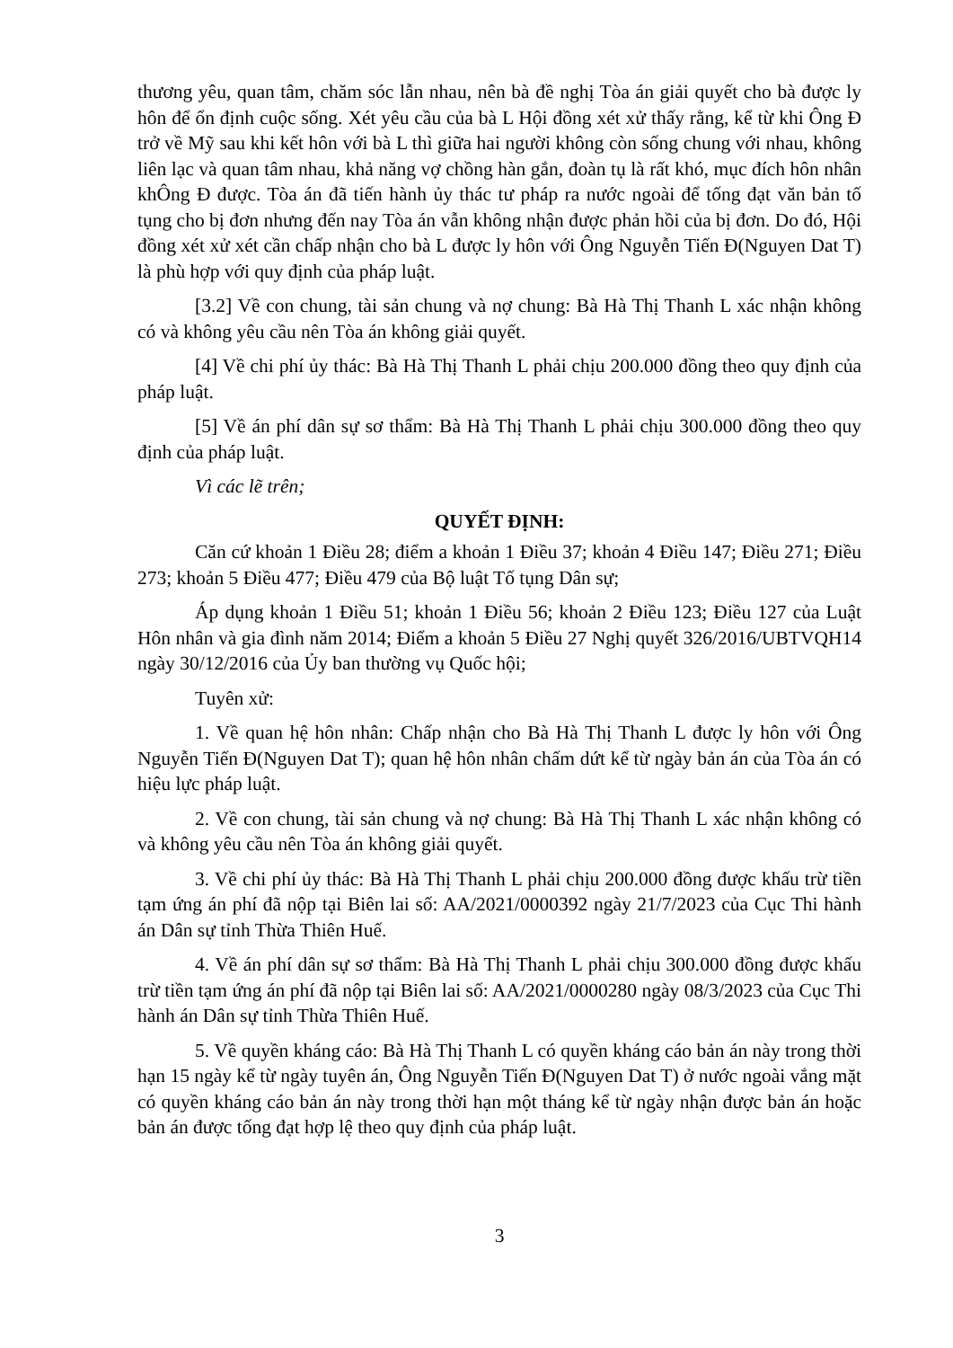thương yêu, quan tâm, chăm sóc lẫn nhau, nên bà đề nghị Tòa án giải quyết cho bà được ly hôn để ổn định cuộc sống. Xét yêu cầu của bà L Hội đồng xét xử thấy rằng, kể từ khi Ông Đ trở về Mỹ sau khi kết hôn với bà L thì giữa hai người không còn sống chung với nhau, không liên lạc và quan tâm nhau, khả năng vợ chồng hàn gắn, đoàn tụ là rất khó, mục đích hôn nhân khÔng Đ được. Tòa án đã tiến hành ủy thác tư pháp ra nước ngoài để tống đạt văn bản tố tụng cho bị đơn nhưng đến nay Tòa án vẫn không nhận được phản hồi của bị đơn. Do đó, Hội đồng xét xử xét cần chấp nhận cho bà L được ly hôn với Ông Nguyễn Tiến Đ(Nguyen Dat T) là phù hợp với quy định của pháp luật.
[3.2] Về con chung, tài sản chung và nợ chung: Bà Hà Thị Thanh L xác nhận không có và không yêu cầu nên Tòa án không giải quyết.
[4] Về chi phí ủy thác: Bà Hà Thị Thanh L phải chịu 200.000 đồng theo quy định của pháp luật.
[5] Về án phí dân sự sơ thẩm: Bà Hà Thị Thanh L phải chịu 300.000 đồng theo quy định của pháp luật.
Vì các lẽ trên;
QUYẾT ĐỊNH:
Căn cứ khoản 1 Điều 28; điểm a khoản 1 Điều 37; khoản 4 Điều 147; Điều 271; Điều 273; khoản 5 Điều 477; Điều 479 của Bộ luật Tố tụng Dân sự;
Áp dụng khoản 1 Điều 51; khoản 1 Điều 56; khoản 2 Điều 123; Điều 127 của Luật Hôn nhân và gia đình năm 2014; Điểm a khoản 5 Điều 27 Nghị quyết 326/2016/UBTVQH14 ngày 30/12/2016 của Ủy ban thường vụ Quốc hội;
Tuyên xử:
1. Về quan hệ hôn nhân: Chấp nhận cho Bà Hà Thị Thanh L được ly hôn với Ông Nguyễn Tiến Đ(Nguyen Dat T); quan hệ hôn nhân chấm dứt kể từ ngày bản án của Tòa án có hiệu lực pháp luật.
2. Về con chung, tài sản chung và nợ chung: Bà Hà Thị Thanh L xác nhận không có và không yêu cầu nên Tòa án không giải quyết.
3. Về chi phí ủy thác: Bà Hà Thị Thanh L phải chịu 200.000 đồng được khấu trừ tiền tạm ứng án phí đã nộp tại Biên lai số: AA/2021/0000392 ngày 21/7/2023 của Cục Thi hành án Dân sự tỉnh Thừa Thiên Huế.
4. Về án phí dân sự sơ thẩm: Bà Hà Thị Thanh L phải chịu 300.000 đồng được khấu trừ tiền tạm ứng án phí đã nộp tại Biên lai số: AA/2021/0000280 ngày 08/3/2023 của Cục Thi hành án Dân sự tỉnh Thừa Thiên Huế.
5. Về quyền kháng cáo: Bà Hà Thị Thanh L có quyền kháng cáo bản án này trong thời hạn 15 ngày kể từ ngày tuyên án, Ông Nguyễn Tiến Đ(Nguyen Dat T) ở nước ngoài vắng mặt có quyền kháng cáo bản án này trong thời hạn một tháng kể từ ngày nhận được bản án hoặc bản án được tống đạt hợp lệ theo quy định của pháp luật.
3